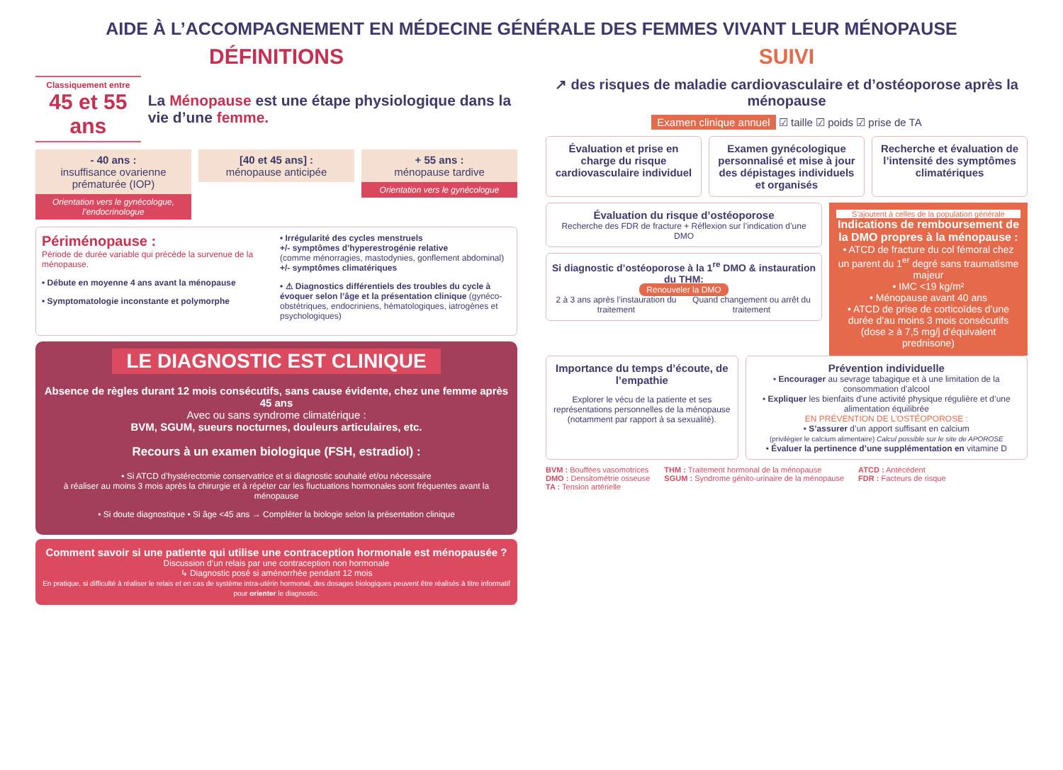AIDE À L’ACCOMPAGNEMENT EN MÉDECINE GÉNÉRALE DES FEMMES VIVANT LEUR MÉNOPAUSE
DÉFINITIONS
Classiquement entre
45 et 55 ans
La Ménopause est une étape physiologique dans la vie d’une femme.
- 40 ans :
insuffisance ovarienne prématurée (IOP)
Orientation vers le gynécologue, l’endocrinologue
[40 et 45 ans] :
ménopause anticipée
+ 55 ans :
ménopause tardive
Orientation vers le gynécologue
Périménopause :
Période de durée variable qui précède la survenue de la ménopause.
• Débute en moyenne 4 ans avant la ménopause
• Symptomatologie inconstante et polymorphe
• Irrégularité des cycles menstruels
+/- symptômes d’hyperestrogénie relative
(comme ménorragies, mastodynies, gonflement abdominal)
+/- symptômes climatériques
• ⚠ Diagnostics différentiels des troubles du cycle à évoquer selon l’âge et la présentation clinique (gynéco-obstétriques, endocriniens, hématologiques, iatrogènes et psychologiques)
LE DIAGNOSTIC EST CLINIQUE
Absence de règles durant 12 mois consécutifs, sans cause évidente, chez une femme après 45 ans
Avec ou sans syndrome climatérique :
BVM, SGUM, sueurs nocturnes, douleurs articulaires, etc.
Recours à un examen biologique (FSH, estradiol) :
• Si ATCD d’hystérectomie conservatrice et si diagnostic souhaité et/ou nécessaire
à réaliser au moins 3 mois après la chirurgie et à répéter car les fluctuations hormonales sont fréquentes avant la ménopause
• Si doute diagnostique • Si âge <45 ans → Compléter la biologie selon la présentation clinique
Comment savoir si une patiente qui utilise une contraception hormonale est ménopausée ?
Discussion d’un relais par une contraception non hormonale
↳ Diagnostic posé si aménorrhée pendant 12 mois
En pratique, si difficulté à réaliser le relais et en cas de système intra-utérin hormonal, des dosages biologiques peuvent être réalisés à titre informatif pour orienter le diagnostic.
SUIVI
↗ des risques de maladie cardiovasculaire et d’ostéoporose après la ménopause
Examen clinique annuel ☑ taille ☑ poids ☑ prise de TA
Évaluation et prise en charge du risque cardiovasculaire individuel
Examen gynécologique personnalisé et mise à jour des dépistages individuels et organisés
Recherche et évaluation de l’intensité des symptômes climatériques
Évaluation du risque d’ostéoporose
Recherche des FDR de fracture + Réflexion sur l’indication d’une DMO
Si diagnostic d’ostéoporose à la 1<sup>re</sup> DMO & instauration du THM:
Renouveler la DMO
2 à 3 ans après l’instauration du traitement
Quand changement ou arrêt du traitement
S’ajoutent à celles de la population générale
Indications de remboursement de la DMO propres à la ménopause :
• ATCD de fracture du col fémoral chez un parent du 1<sup>er</sup> degré sans traumatisme majeur
• IMC <19 kg/m²
• Ménopause avant 40 ans
• ATCD de prise de corticoïdes d’une durée d’au moins 3 mois consécutifs (dose ≥ à 7,5 mg/j d’équivalent prednisone)
Importance du temps d’écoute, de l’empathie
Explorer le vécu de la patiente et ses représentations personnelles de la ménopause (notamment par rapport à sa sexualité).
Prévention individuelle
• Encourager au sevrage tabagique et à une limitation de la consommation d’alcool
• Expliquer les bienfaits d’une activité physique régulière et d’une alimentation équilibrée
EN PRÉVENTION DE L’OSTÉOPOROSE :
• S’assurer d’un apport suffisant en calcium
(privilégier le calcium alimentaire) Calcul possible sur le site de APOROSE
• Évaluer la pertinence d’une supplémentation en vitamine D
BVM : Bouffées vasomotrices
DMO : Densitométrie osseuse
TA : Tension artérielle
THM : Traitement hormonal de la ménopause
SGUM : Syndrome génito-urinaire de la ménopause
ATCD : Antécédent
FDR : Facteurs de risque